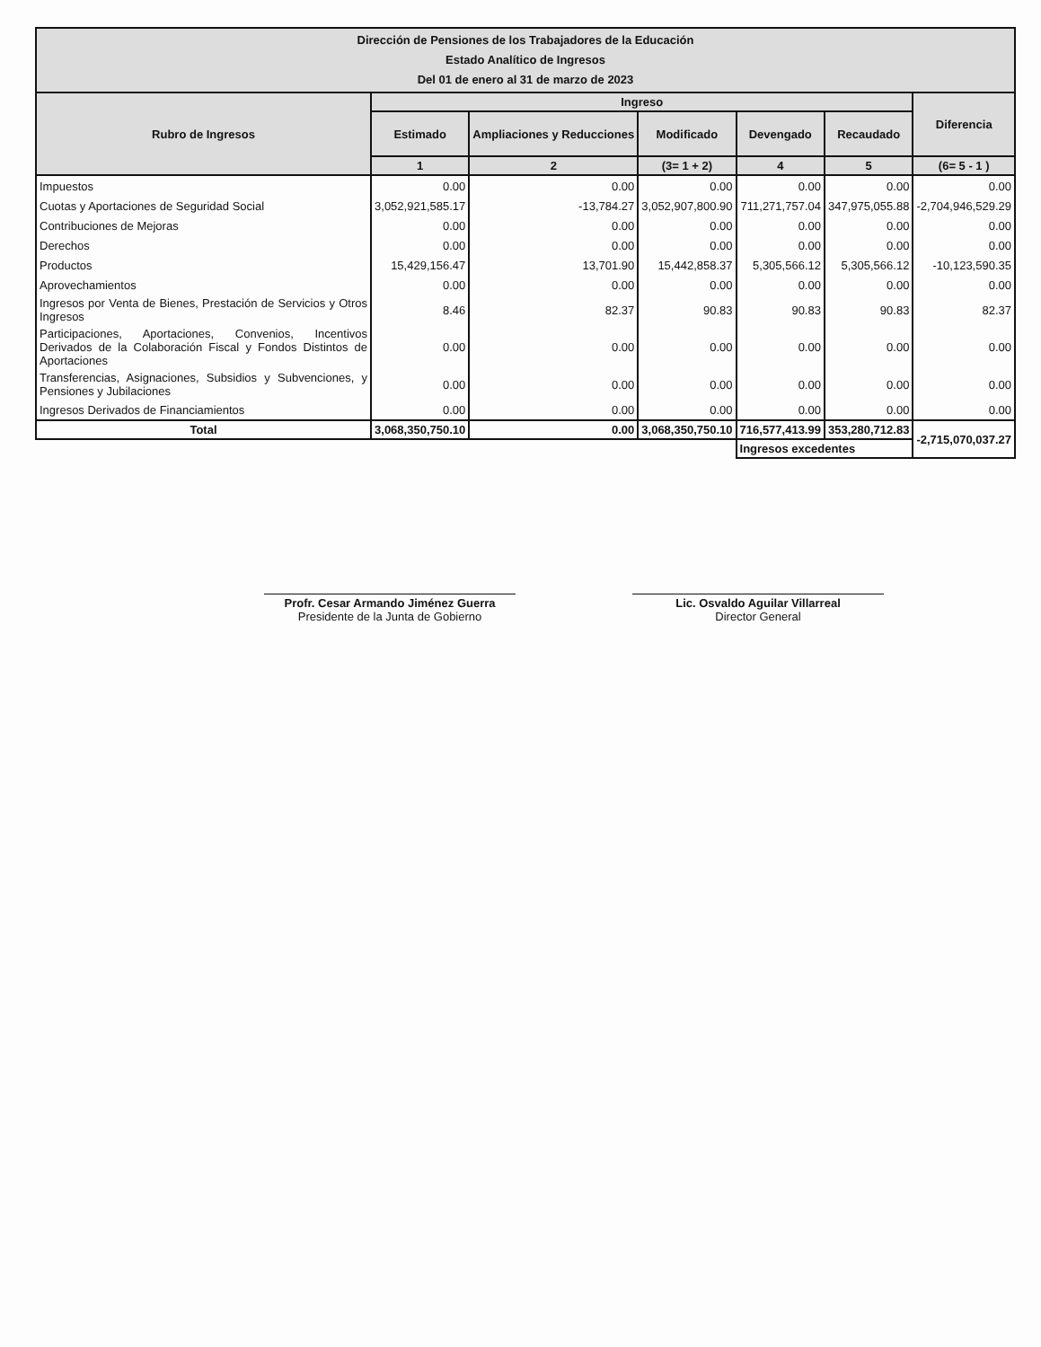| Dirección de Pensiones de los Trabajadores de la Educación Estado Analítico de Ingresos Del 01 de enero al 31 de marzo de 2023 | | | | | | |
| --- | --- | --- | --- | --- | --- | --- |
| Rubro de Ingresos | Ingreso | | | | | Diferencia |
| | Estimado | Ampliaciones y Reducciones | Modificado | Devengado | Recaudado | |
| | 1 | 2 | (3= 1 + 2) | 4 | 5 | (6= 5 - 1 ) |
| Impuestos | 0.00 | 0.00 | 0.00 | 0.00 | 0.00 | 0.00 |
| Cuotas y Aportaciones de Seguridad Social | 3,052,921,585.17 | -13,784.27 | 3,052,907,800.90 | 711,271,757.04 | 347,975,055.88 | -2,704,946,529.29 |
| Contribuciones de Mejoras | 0.00 | 0.00 | 0.00 | 0.00 | 0.00 | 0.00 |
| Derechos | 0.00 | 0.00 | 0.00 | 0.00 | 0.00 | 0.00 |
| Productos | 15,429,156.47 | 13,701.90 | 15,442,858.37 | 5,305,566.12 | 5,305,566.12 | -10,123,590.35 |
| Aprovechamientos | 0.00 | 0.00 | 0.00 | 0.00 | 0.00 | 0.00 |
| Ingresos por Venta de Bienes, Prestación de Servicios y Otros Ingresos | 8.46 | 82.37 | 90.83 | 90.83 | 90.83 | 82.37 |
| Participaciones, Aportaciones, Convenios, Incentivos Derivados de la Colaboración Fiscal y Fondos Distintos de Aportaciones | 0.00 | 0.00 | 0.00 | 0.00 | 0.00 | 0.00 |
| Transferencias, Asignaciones, Subsidios y Subvenciones, y Pensiones y Jubilaciones | 0.00 | 0.00 | 0.00 | 0.00 | 0.00 | 0.00 |
| Ingresos Derivados de Financiamientos | 0.00 | 0.00 | 0.00 | 0.00 | 0.00 | 0.00 |
| Total | 3,068,350,750.10 | 0.00 | 3,068,350,750.10 | 716,577,413.99 | 353,280,712.83 | -2,715,070,037.27 |
| | | | | Ingresos excedentes | | |
Profr. Cesar Armando Jiménez Guerra
Presidente de la Junta de Gobierno
Lic. Osvaldo Aguilar Villarreal
Director General